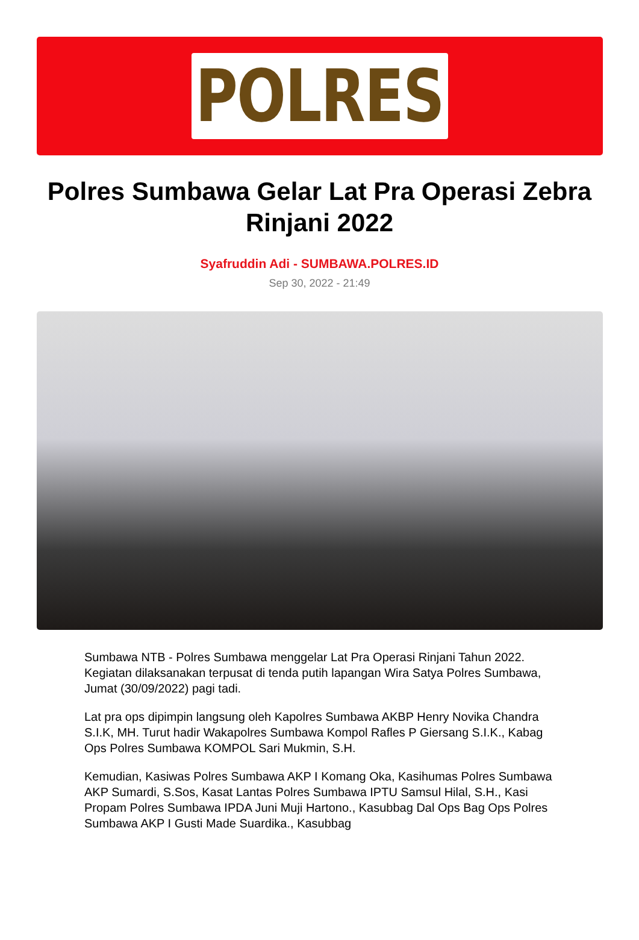POLRES
Polres Sumbawa Gelar Lat Pra Operasi Zebra Rinjani 2022
Syafruddin Adi - SUMBAWA.POLRES.ID
Sep 30, 2022 - 21:49
Sumbawa NTB - Polres Sumbawa menggelar Lat Pra Operasi Rinjani Tahun 2022. Kegiatan dilaksanakan terpusat di tenda putih lapangan Wira Satya Polres Sumbawa, Jumat (30/09/2022) pagi tadi.
Lat pra ops dipimpin langsung oleh Kapolres Sumbawa AKBP Henry Novika Chandra S.I.K, MH. Turut hadir Wakapolres Sumbawa Kompol Rafles P Giersang S.I.K., Kabag Ops Polres Sumbawa KOMPOL Sari Mukmin, S.H.
Kemudian, Kasiwas Polres Sumbawa AKP I Komang Oka, Kasihumas Polres Sumbawa AKP Sumardi, S.Sos, Kasat Lantas Polres Sumbawa IPTU Samsul Hilal, S.H., Kasi Propam Polres Sumbawa IPDA Juni Muji Hartono., Kasubbag Dal Ops Bag Ops Polres Sumbawa AKP I Gusti Made Suardika., Kasubbag